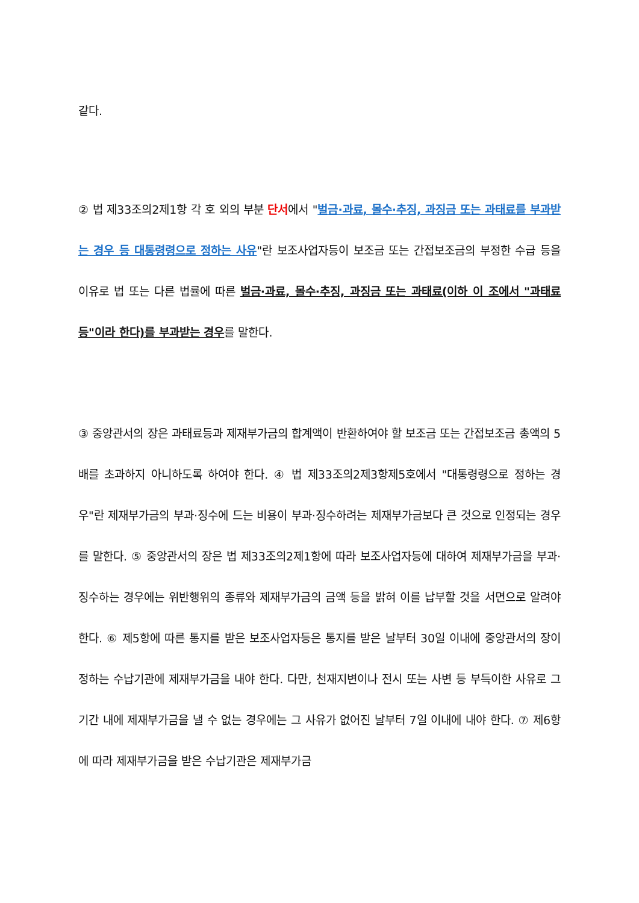같다.
② 법 제33조의2제1항 각 호 외의 부분 단서에서 "벌금·과료, 몰수·추징, 과징금 또는 과태료를 부과받는 경우 등 대통령령으로 정하는 사유"란 보조사업자등이 보조금 또는 간접보조금의 부정한 수급 등을 이유로 법 또는 다른 법률에 따른 벌금·과료, 몰수·추징, 과징금 또는 과태료(이하 이 조에서 "과태료등"이라 한다)를 부과받는 경우를 말한다.
③ 중앙관서의 장은 과태료등과 제재부가금의 합계액이 반환하여야 할 보조금 또는 간접보조금 총액의 5배를 초과하지 아니하도록 하여야 한다. ④ 법 제33조의2제3항제5호에서 "대통령령으로 정하는 경우"란 제재부가금의 부과·징수에 드는 비용이 부과·징수하려는 제재부가금보다 큰 것으로 인정되는 경우를 말한다. ⑤ 중앙관서의 장은 법 제33조의2제1항에 따라 보조사업자등에 대하여 제재부가금을 부과·징수하는 경우에는 위반행위의 종류와 제재부가금의 금액 등을 밝혀 이를 납부할 것을 서면으로 알려야 한다. ⑥ 제5항에 따른 통지를 받은 보조사업자등은 통지를 받은 날부터 30일 이내에 중앙관서의 장이 정하는 수납기관에 제재부가금을 내야 한다. 다만, 천재지변이나 전시 또는 사변 등 부득이한 사유로 그 기간 내에 제재부가금을 낼 수 없는 경우에는 그 사유가 없어진 날부터 7일 이내에 내야 한다. ⑦ 제6항에 따라 제재부가금을 받은 수납기관은 제재부가금